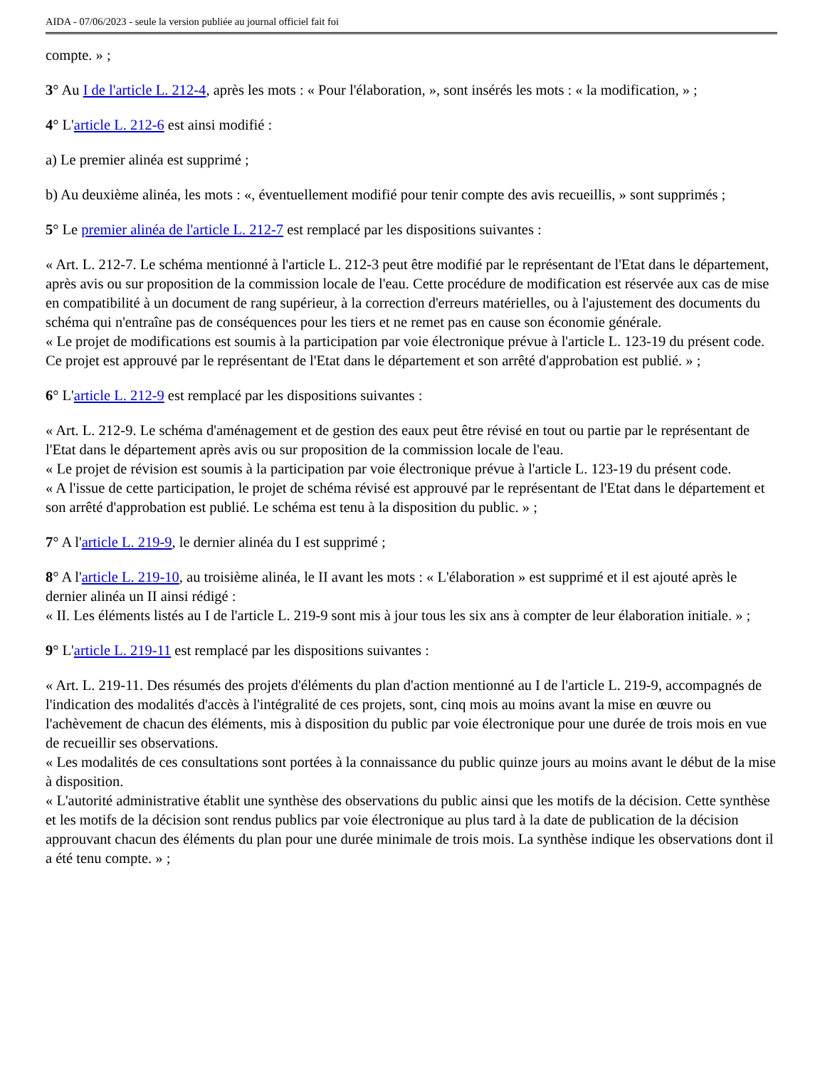AIDA - 07/06/2023 - seule la version publiée au journal officiel fait foi
compte. » ;
3° Au I de l'article L. 212-4, après les mots : « Pour l'élaboration, », sont insérés les mots : « la modification, » ;
4° L'article L. 212-6 est ainsi modifié :
a) Le premier alinéa est supprimé ;
b) Au deuxième alinéa, les mots : «, éventuellement modifié pour tenir compte des avis recueillis, » sont supprimés ;
5° Le premier alinéa de l'article L. 212-7 est remplacé par les dispositions suivantes :
« Art. L. 212-7. Le schéma mentionné à l'article L. 212-3 peut être modifié par le représentant de l'Etat dans le département, après avis ou sur proposition de la commission locale de l'eau. Cette procédure de modification est réservée aux cas de mise en compatibilité à un document de rang supérieur, à la correction d'erreurs matérielles, ou à l'ajustement des documents du schéma qui n'entraîne pas de conséquences pour les tiers et ne remet pas en cause son économie générale.
« Le projet de modifications est soumis à la participation par voie électronique prévue à l'article L. 123-19 du présent code. Ce projet est approuvé par le représentant de l'Etat dans le département et son arrêté d'approbation est publié. » ;
6° L'article L. 212-9 est remplacé par les dispositions suivantes :
« Art. L. 212-9. Le schéma d'aménagement et de gestion des eaux peut être révisé en tout ou partie par le représentant de l'Etat dans le département après avis ou sur proposition de la commission locale de l'eau.
« Le projet de révision est soumis à la participation par voie électronique prévue à l'article L. 123-19 du présent code.
« A l'issue de cette participation, le projet de schéma révisé est approuvé par le représentant de l'Etat dans le département et son arrêté d'approbation est publié. Le schéma est tenu à la disposition du public. » ;
7° A l'article L. 219-9, le dernier alinéa du I est supprimé ;
8° A l'article L. 219-10, au troisième alinéa, le II avant les mots : « L'élaboration » est supprimé et il est ajouté après le dernier alinéa un II ainsi rédigé :
« II. Les éléments listés au I de l'article L. 219-9 sont mis à jour tous les six ans à compter de leur élaboration initiale. » ;
9° L'article L. 219-11 est remplacé par les dispositions suivantes :
« Art. L. 219-11. Des résumés des projets d'éléments du plan d'action mentionné au I de l'article L. 219-9, accompagnés de l'indication des modalités d'accès à l'intégralité de ces projets, sont, cinq mois au moins avant la mise en œuvre ou l'achèvement de chacun des éléments, mis à disposition du public par voie électronique pour une durée de trois mois en vue de recueillir ses observations.
« Les modalités de ces consultations sont portées à la connaissance du public quinze jours au moins avant le début de la mise à disposition.
« L'autorité administrative établit une synthèse des observations du public ainsi que les motifs de la décision. Cette synthèse et les motifs de la décision sont rendus publics par voie électronique au plus tard à la date de publication de la décision approuvant chacun des éléments du plan pour une durée minimale de trois mois. La synthèse indique les observations dont il a été tenu compte. » ;